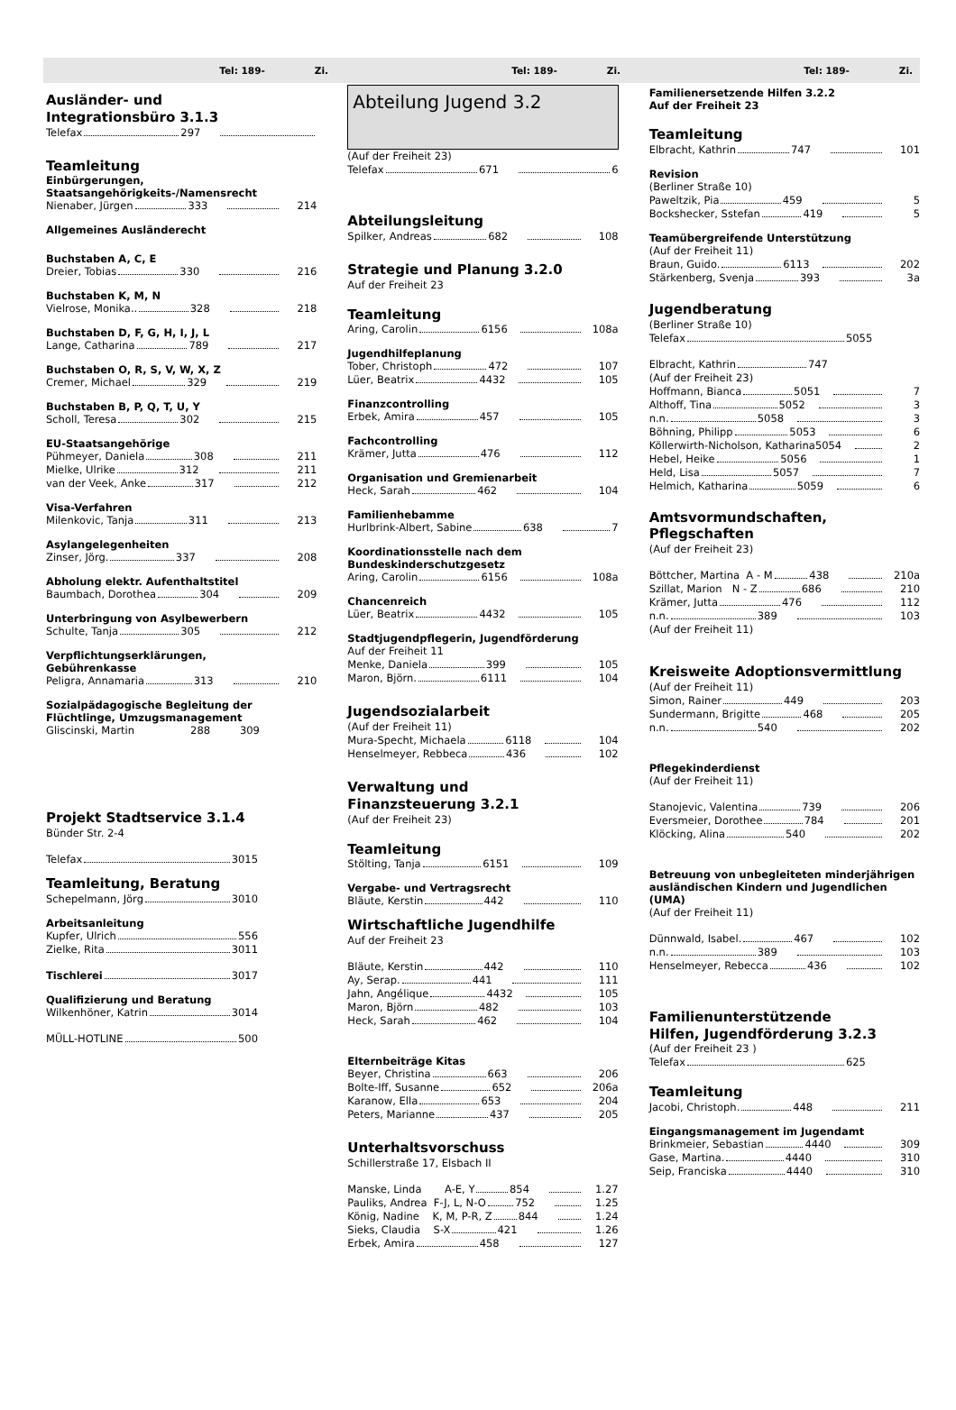Tel: 189- Zi. Tel: 189- Zi. Tel: 189- Zi.
Ausländer- und
Integrationsbüro 3.1.3
Telefax 297
Teamleitung
Einbürgerungen, Staatsangehörigkeits-/Namensrecht
Nienaber, Jürgen 333 214
Allgemeines Ausländerecht
Buchstaben A, C, E
Dreier, Tobias 330 216
Buchstaben K, M, N
Vielrose, Monika.. 328 218
Buchstaben D, F, G, H, I, J, L
Lange, Catharina 789 217
Buchstaben O, R, S, V, W, X, Z
Cremer, Michael 329 219
Buchstaben B, P, Q, T, U, Y
Scholl, Teresa 302 215
EU-Staatsangehörige
Pühmeyer, Daniela 308 211
Mielke, Ulrike 312 211
van der Veek, Anke 317 212
Visa-Verfahren
Milenkovic, Tanja 311 213
Asylangelegenheiten
Zinser, Jörg. 337 208
Abholung elektr. Aufenthaltstitel
Baumbach, Dorothea 304 209
Unterbringung von Asylbewerbern
Schulte, Tanja 305 212
Verpflichtungserklärungen,
Gebührenkasse
Peligra, Annamaria 313 210
Sozialpädagogische Begleitung der Flüchtlinge, Umzugsmanagement
Gliscinski, Martin 288 309
Projekt Stadtservice 3.1.4
Bünder Str. 2-4
Telefax 3015
Teamleitung, Beratung
Schepelmann, Jörg 3010
Arbeitsanleitung
Kupfer, Ulrich 556
Zielke, Rita 3011
Tischlerei 3017
Qualifizierung und Beratung
Wilkenhöner, Katrin 3014
MÜLL-HOTLINE 500
Abteilung Jugend 3.2
(Auf der Freiheit 23)
Telefax 671 6
Abteilungsleitung
Spilker, Andreas 682 108
Strategie und Planung 3.2.0
Auf der Freiheit 23
Teamleitung
Aring, Carolin 6156 108a
Jugendhilfeplanung
Tober, Christoph 472 107
Lüer, Beatrix 4432 105
Finanzcontrolling
Erbek, Amira 457 105
Fachcontrolling
Krämer, Jutta 476 112
Organisation und Gremienarbeit
Heck, Sarah 462 104
Familienhebamme
Hurlbrink-Albert, Sabine 638 7
Koordinationsstelle nach dem Bundeskinderschutzgesetz
Aring, Carolin 6156 108a
Chancenreich
Lüer, Beatrix 4432 105
Stadtjugendpflegerin, Jugendförderung
Auf der Freiheit 11
Menke, Daniela 399 105
Maron, Björn. 6111 104
Jugendsozialarbeit
(Auf der Freiheit 11)
Mura-Specht, Michaela 6118 104
Henselmeyer, Rebbeca 436 102
Verwaltung und
Finanzsteuerung 3.2.1
(Auf der Freiheit 23)
Teamleitung
Stölting, Tanja 6151 109
Vergabe- und Vertragsrecht
Bläute, Kerstin 442 110
Wirtschaftliche Jugendhilfe
Auf der Freiheit 23
Bläute, Kerstin 442 110
Ay, Serap. 441 111
Jahn, Angélique 4432 105
Maron, Björn 482 103
Heck, Sarah 462 104
Elternbeiträge Kitas
Beyer, Christina 663 206
Bolte-Iff, Susanne 652 206a
Karanow, Ella 653 204
Peters, Marianne 437 205
Unterhaltsvorschuss
Schillerstraße 17, Elsbach II
Manske, Linda A-E, Y 854 1.27
Pauliks, Andrea F-J, L, N-O 752 1.25
König, Nadine K, M, P-R, Z 844 1.24
Sieks, Claudia S-X 421 1.26
Erbek, Amira 458 127
Familienersetzende Hilfen 3.2.2
Auf der Freiheit 23
Teamleitung
Elbracht, Kathrin 747 101
Revision
(Berliner Straße 10)
Paweltzik, Pia 459 5
Bockshecker, Sstefan 419 5
Teamübergreifende Unterstützung
(Auf der Freiheit 11)
Braun, Guido. 6113 202
Stärkenberg, Svenja 393 3a
Jugendberatung
(Berliner Straße 10)
Telefax 5055
Elbracht, Kathrin 747
(Auf der Freiheit 23)
Hoffmann, Bianca 5051 7
Althoff, Tina 5052 3
n.n. 5058 3
Böhning, Philipp 5053 6
Köllerwirth-Nicholson, Katharina 5054 2
Hebel, Heike 5056 1
Held, Lisa 5057 7
Helmich, Katharina 5059 6
Amtsvormundschaften,
Pflegschaften
(Auf der Freiheit 23)
Böttcher, Martina A - M 438 210a
Szillat, Marion N - Z 686 210
Krämer, Jutta 476 112
n.n. 389 103
(Auf der Freiheit 11)
Kreisweite Adoptionsvermittlung
(Auf der Freiheit 11)
Simon, Rainer 449 203
Sundermann, Brigitte 468 205
n.n. 540 202
Pflegekinderdienst
(Auf der Freiheit 11)
Stanojevic, Valentina 739 206
Eversmeier, Dorothee 784 201
Klöcking, Alina 540 202
Betreuung von unbegleiteten minderjährigen ausländischen Kindern und Jugendlichen (UMA)
(Auf der Freiheit 11)
Dünnwald, Isabel. 467 102
n.n. 389 103
Henselmeyer, Rebecca 436 102
Familienunterstützende
Hilfen, Jugendförderung 3.2.3
(Auf der Freiheit 23 )
Telefax 625
Teamleitung
Jacobi, Christoph. 448 211
Eingangsmanagement im Jugendamt
Brinkmeier, Sebastian 4440 309
Gase, Martina. 4440 310
Seip, Franciska 4440 310